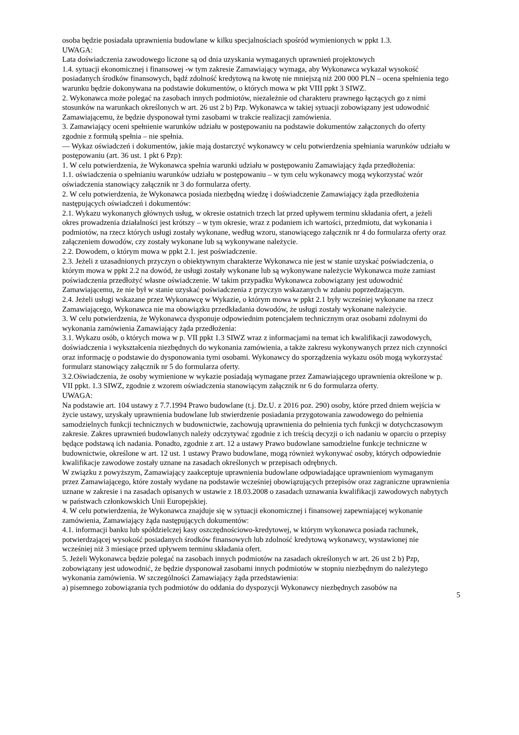osoba będzie posiadała uprawnienia budowlane w kilku specjalnościach spośród wymienionych w ppkt 1.3.
UWAGA:
Lata doświadczenia zawodowego liczone są od dnia uzyskania wymaganych uprawnień projektowych
1.4. sytuacji ekonomicznej i finansowej -w tym zakresie Zamawiający wymaga, aby Wykonawca wykazał wysokość posiadanych środków finansowych, bądź zdolność kredytową na kwotę nie mniejszą niż 200 000 PLN – ocena spełnienia tego warunku będzie dokonywana na podstawie dokumentów, o których mowa w pkt VIII ppkt 3 SIWZ.
2. Wykonawca może polegać na zasobach innych podmiotów, niezależnie od charakteru prawnego łączących go z nimi stosunków na warunkach określonych w art. 26 ust 2 b) Pzp. Wykonawca w takiej sytuacji zobowiązany jest udowodnić Zamawiającemu, że będzie dysponował tymi zasobami w trakcie realizacji zamówienia.
3. Zamawiający oceni spełnienie warunków udziału w postępowaniu na podstawie dokumentów załączonych do oferty zgodnie z formułą spełnia – nie spełnia.
— Wykaz oświadczeń i dokumentów, jakie mają dostarczyć wykonawcy w celu potwierdzenia spełniania warunków udziału w postępowaniu (art. 36 ust. 1 pkt 6 Pzp):
1. W celu potwierdzenia, że Wykonawca spełnia warunki udziału w postępowaniu Zamawiający żąda przedłożenia:
1.1. oświadczenia o spełnianiu warunków udziału w postępowaniu – w tym celu wykonawcy mogą wykorzystać wzór oświadczenia stanowiący załącznik nr 3 do formularza oferty.
2. W celu potwierdzenia, że Wykonawca posiada niezbędną wiedzę i doświadczenie Zamawiający żąda przedłożenia następujących oświadczeń i dokumentów:
2.1. Wykazu wykonanych głównych usług, w okresie ostatnich trzech lat przed upływem terminu składania ofert, a jeżeli okres prowadzenia działalności jest krótszy – w tym okresie, wraz z podaniem ich wartości, przedmiotu, dat wykonania i podmiotów, na rzecz których usługi zostały wykonane, według wzoru, stanowiącego załącznik nr 4 do formularza oferty oraz załączeniem dowodów, czy zostały wykonane lub są wykonywane należycie.
2.2. Dowodem, o którym mowa w ppkt 2.1. jest poświadczenie.
2.3. Jeżeli z uzasadnionych przyczyn o obiektywnym charakterze Wykonawca nie jest w stanie uzyskać poświadczenia, o którym mowa w ppkt 2.2 na dowód, że usługi zostały wykonane lub są wykonywane należycie Wykonawca może zamiast poświadczenia przedłożyć własne oświadczenie. W takim przypadku Wykonawca zobowiązany jest udowodnić Zamawiającemu, że nie był w stanie uzyskać poświadczenia z przyczyn wskazanych w zdaniu poprzedzającym.
2.4. Jeżeli usługi wskazane przez Wykonawcę w Wykazie, o którym mowa w ppkt 2.1 były wcześniej wykonane na rzecz Zamawiającego, Wykonawca nie ma obowiązku przedkładania dowodów, że usługi zostały wykonane należycie.
3. W celu potwierdzenia, że Wykonawca dysponuje odpowiednim potencjałem technicznym oraz osobami zdolnymi do wykonania zamówienia Zamawiający żąda przedłożenia:
3.1. Wykazu osób, o których mowa w p. VII ppkt 1.3 SIWZ wraz z informacjami na temat ich kwalifikacji zawodowych, doświadczenia i wykształcenia niezbędnych do wykonania zamówienia, a także zakresu wykonywanych przez nich czynności oraz informację o podstawie do dysponowania tymi osobami. Wykonawcy do sporządzenia wykazu osób mogą wykorzystać formularz stanowiący załącznik nr 5 do formularza oferty.
3.2.Oświadczenia, że osoby wymienione w wykazie posiadają wymagane przez Zamawiającego uprawnienia określone w p. VII ppkt. 1.3 SIWZ, zgodnie z wzorem oświadczenia stanowiącym załącznik nr 6 do formularza oferty.
UWAGA:
Na podstawie art. 104 ustawy z 7.7.1994 Prawo budowlane (t.j. Dz.U. z 2016 poz. 290) osoby, które przed dniem wejścia w życie ustawy, uzyskały uprawnienia budowlane lub stwierdzenie posiadania przygotowania zawodowego do pełnienia samodzielnych funkcji technicznych w budownictwie, zachowują uprawnienia do pełnienia tych funkcji w dotychczasowym zakresie. Zakres uprawnień budowlanych należy odczytywać zgodnie z ich treścią decyzji o ich nadaniu w oparciu o przepisy będące podstawą ich nadania. Ponadto, zgodnie z art. 12 a ustawy Prawo budowlane samodzielne funkcje techniczne w budownictwie, określone w art. 12 ust. 1 ustawy Prawo budowlane, mogą również wykonywać osoby, których odpowiednie kwalifikacje zawodowe zostały uznane na zasadach określonych w przepisach odrębnych.
W związku z powyższym, Zamawiający zaakceptuje uprawnienia budowlane odpowiadające uprawnieniom wymaganym przez Zamawiającego, które zostały wydane na podstawie wcześniej obowiązujących przepisów oraz zagraniczne uprawnienia uznane w zakresie i na zasadach opisanych w ustawie z 18.03.2008 o zasadach uznawania kwalifikacji zawodowych nabytych w państwach członkowskich Unii Europejskiej.
4. W celu potwierdzenia, że Wykonawca znajduje się w sytuacji ekonomicznej i finansowej zapewniającej wykonanie zamówienia, Zamawiający żąda następujących dokumentów:
4.1. informacji banku lub spółdzielczej kasy oszczędnościowo-kredytowej, w którym wykonawca posiada rachunek, potwierdzającej wysokość posiadanych środków finansowych lub zdolność kredytową wykonawcy, wystawionej nie wcześniej niż 3 miesiące przed upływem terminu składania ofert.
5. Jeżeli Wykonawca będzie polegać na zasobach innych podmiotów na zasadach określonych w art. 26 ust 2 b) Pzp, zobowiązany jest udowodnić, że będzie dysponował zasobami innych podmiotów w stopniu niezbędnym do należytego wykonania zamówienia. W szczególności Zamawiający żąda przedstawienia:
a) pisemnego zobowiązania tych podmiotów do oddania do dyspozycji Wykonawcy niezbędnych zasobów na
5